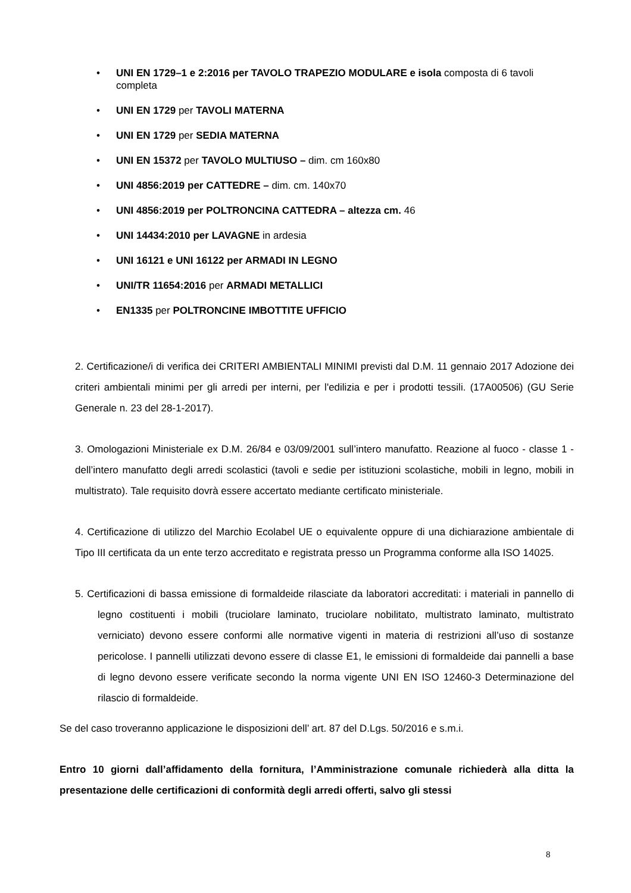• UNI EN 1729–1 e 2:2016 per TAVOLO TRAPEZIO MODULARE e isola composta di 6 tavoli completa
• UNI EN 1729 per TAVOLI MATERNA
• UNI EN 1729 per SEDIA MATERNA
• UNI EN 15372 per TAVOLO MULTIUSO – dim. cm 160x80
• UNI 4856:2019 per CATTEDRE – dim. cm. 140x70
• UNI 4856:2019 per POLTRONCINA CATTEDRA – altezza cm. 46
• UNI 14434:2010 per LAVAGNE in ardesia
• UNI 16121 e UNI 16122 per ARMADI IN LEGNO
• UNI/TR 11654:2016 per ARMADI METALLICI
• EN1335 per POLTRONCINE IMBOTTITE UFFICIO
2. Certificazione/i di verifica dei CRITERI AMBIENTALI MINIMI previsti dal D.M. 11 gennaio 2017 Adozione dei criteri ambientali minimi per gli arredi per interni, per l'edilizia e per i prodotti tessili. (17A00506) (GU Serie Generale n. 23 del 28-1-2017).
3. Omologazioni Ministeriale ex D.M. 26/84 e 03/09/2001 sull’intero manufatto. Reazione al fuoco - classe 1 - dell’intero manufatto degli arredi scolastici (tavoli e sedie per istituzioni scolastiche, mobili in legno, mobili in multistrato). Tale requisito dovrà essere accertato mediante certificato ministeriale.
4. Certificazione di utilizzo del Marchio Ecolabel UE o equivalente oppure di una dichiarazione ambientale di Tipo III certificata da un ente terzo accreditato e registrata presso un Programma conforme alla ISO 14025.
5. Certificazioni di bassa emissione di formaldeide rilasciate da laboratori accreditati: i materiali in pannello di legno costituenti i mobili (truciolare laminato, truciolare nobilitato, multistrato laminato, multistrato verniciato) devono essere conformi alle normative vigenti in materia di restrizioni all’uso di sostanze pericolose. I pannelli utilizzati devono essere di classe E1, le emissioni di formaldeide dai pannelli a base di legno devono essere verificate secondo la norma vigente UNI EN ISO 12460-3 Determinazione del rilascio di formaldeide.
Se del caso troveranno applicazione le disposizioni dell’ art. 87 del D.Lgs. 50/2016 e s.m.i.
Entro 10 giorni dall’affidamento della fornitura, l’Amministrazione comunale richiederà alla ditta la presentazione delle certificazioni di conformità degli arredi offerti, salvo gli stessi
8